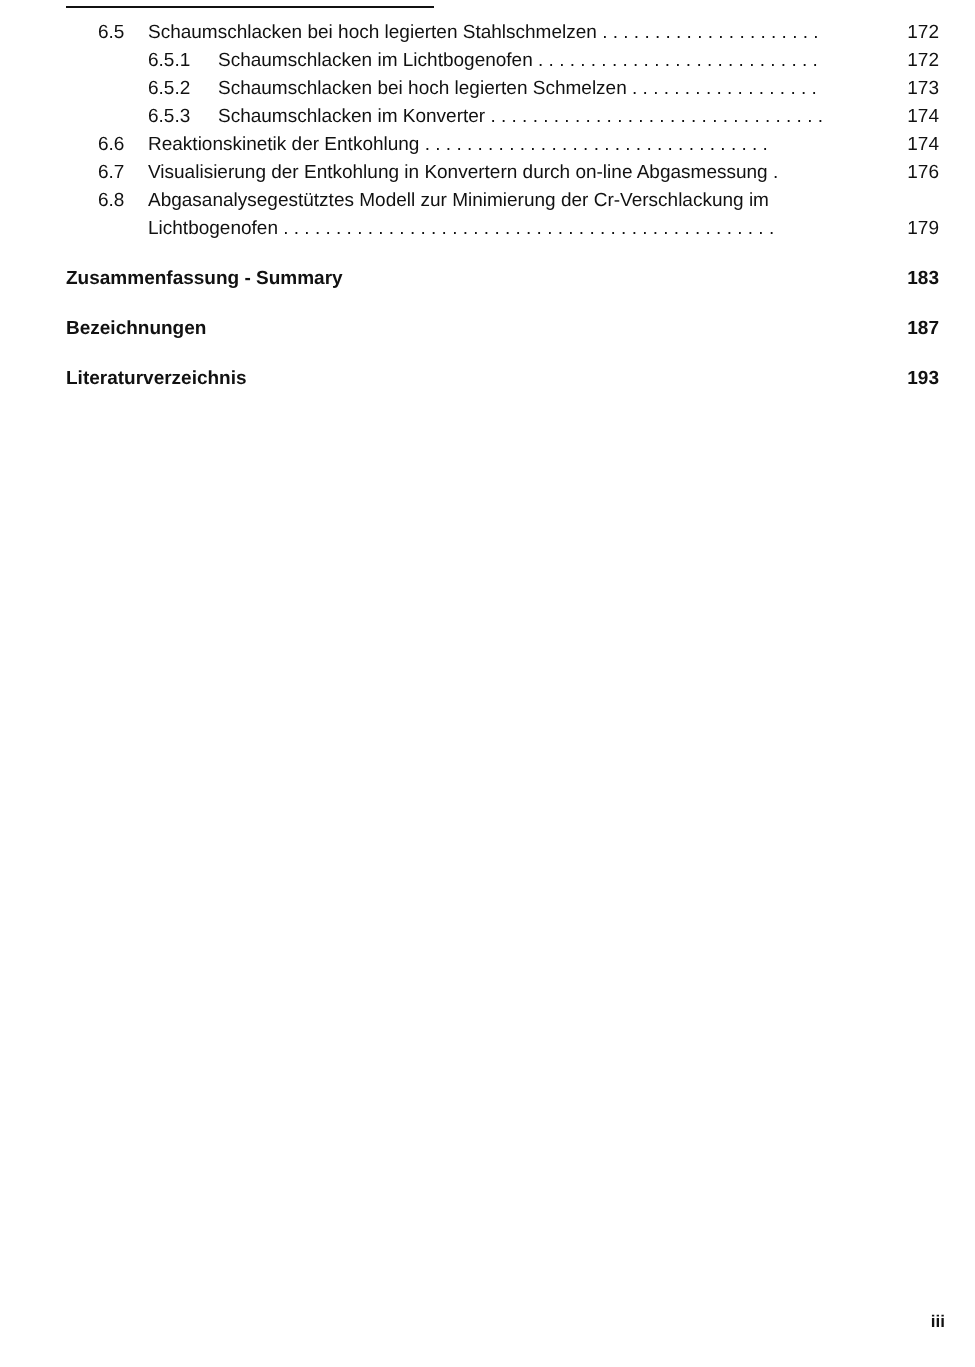6.5 Schaumschlacken bei hoch legierten Stahlschmelzen . . . . . . . . . . . . . . . . . . . . . 172
6.5.1 Schaumschlacken im Lichtbogenofen . . . . . . . . . . . . . . . . . . . . . . . . . . . 172
6.5.2 Schaumschlacken bei hoch legierten Schmelzen . . . . . . . . . . . . . . . . . . 173
6.5.3 Schaumschlacken im Konverter . . . . . . . . . . . . . . . . . . . . . . . . . . . . . . . . 174
6.6 Reaktionskinetik der Entkohlung . . . . . . . . . . . . . . . . . . . . . . . . . . . . . . . . . 174
6.7 Visualisierung der Entkohlung in Konvertern durch on-line Abgasmessung . 176
6.8 Abgasanalysegestütztes Modell zur Minimierung der Cr-Verschlackung im
Lichtbogenofen . . . . . . . . . . . . . . . . . . . . . . . . . . . . . . . . . . . . . . . . . . . . . . . 179
Zusammenfassung - Summary 183
Bezeichnungen 187
Literaturverzeichnis 193
iii